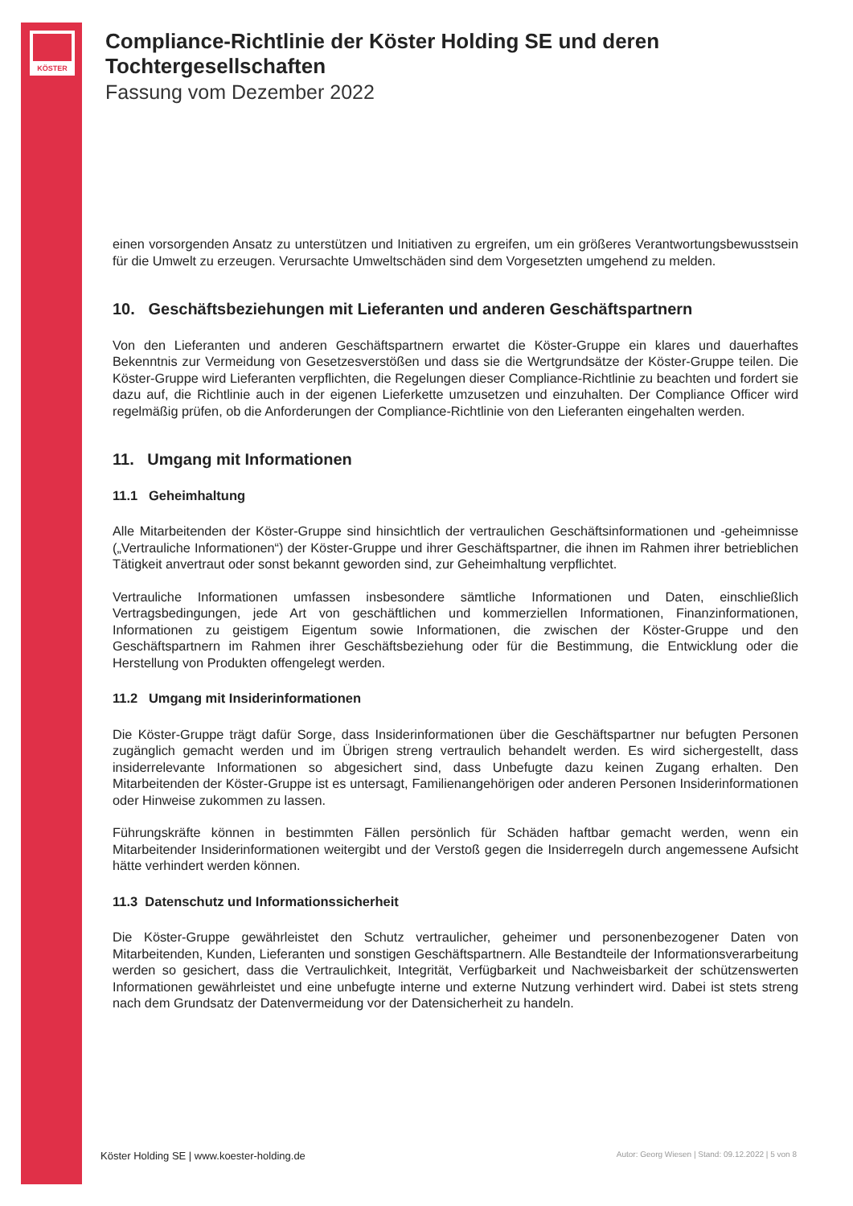KÖSTER
Compliance-Richtlinie der Köster Holding SE und deren Tochtergesellschaften
Fassung vom Dezember 2022
einen vorsorgenden Ansatz zu unterstützen und Initiativen zu ergreifen, um ein größeres Verantwortungsbewusstsein für die Umwelt zu erzeugen. Verursachte Umweltschäden sind dem Vorgesetzten umgehend zu melden.
10. Geschäftsbeziehungen mit Lieferanten und anderen Geschäftspartnern
Von den Lieferanten und anderen Geschäftspartnern erwartet die Köster-Gruppe ein klares und dauerhaftes Bekenntnis zur Vermeidung von Gesetzesverstößen und dass sie die Wertgrundsätze der Köster-Gruppe teilen. Die Köster-Gruppe wird Lieferanten verpflichten, die Regelungen dieser Compliance-Richtlinie zu beachten und fordert sie dazu auf, die Richtlinie auch in der eigenen Lieferkette umzusetzen und einzuhalten. Der Compliance Officer wird regelmäßig prüfen, ob die Anforderungen der Compliance-Richtlinie von den Lieferanten eingehalten werden.
11. Umgang mit Informationen
11.1 Geheimhaltung
Alle Mitarbeitenden der Köster-Gruppe sind hinsichtlich der vertraulichen Geschäftsinformationen und -geheimnisse („Vertrauliche Informationen“) der Köster-Gruppe und ihrer Geschäftspartner, die ihnen im Rahmen ihrer betrieblichen Tätigkeit anvertraut oder sonst bekannt geworden sind, zur Geheimhaltung verpflichtet.
Vertrauliche Informationen umfassen insbesondere sämtliche Informationen und Daten, einschließlich Vertragsbedingungen, jede Art von geschäftlichen und kommerziellen Informationen, Finanzinformationen, Informationen zu geistigem Eigentum sowie Informationen, die zwischen der Köster-Gruppe und den Geschäftspartnern im Rahmen ihrer Geschäftsbeziehung oder für die Bestimmung, die Entwicklung oder die Herstellung von Produkten offengelegt werden.
11.2 Umgang mit Insiderinformationen
Die Köster-Gruppe trägt dafür Sorge, dass Insiderinformationen über die Geschäftspartner nur befugten Personen zugänglich gemacht werden und im Übrigen streng vertraulich behandelt werden. Es wird sichergestellt, dass insiderrelevante Informationen so abgesichert sind, dass Unbefugte dazu keinen Zugang erhalten. Den Mitarbeitenden der Köster-Gruppe ist es untersagt, Familienangehörigen oder anderen Personen Insiderinformationen oder Hinweise zukommen zu lassen.
Führungskräfte können in bestimmten Fällen persönlich für Schäden haftbar gemacht werden, wenn ein Mitarbeitender Insiderinformationen weitergibt und der Verstoß gegen die Insiderregeln durch angemessene Aufsicht hätte verhindert werden können.
11.3 Datenschutz und Informationssicherheit
Die Köster-Gruppe gewährleistet den Schutz vertraulicher, geheimer und personenbezogener Daten von Mitarbeitenden, Kunden, Lieferanten und sonstigen Geschäftspartnern. Alle Bestandteile der Informationsverarbeitung werden so gesichert, dass die Vertraulichkeit, Integrität, Verfügbarkeit und Nachweisbarkeit der schützenswerten Informationen gewährleistet und eine unbefugte interne und externe Nutzung verhindert wird. Dabei ist stets streng nach dem Grundsatz der Datenvermeidung vor der Datensicherheit zu handeln.
Köster Holding SE | www.koester-holding.de Autor: Georg Wiesen | Stand: 09.12.2022 | 5 von 8